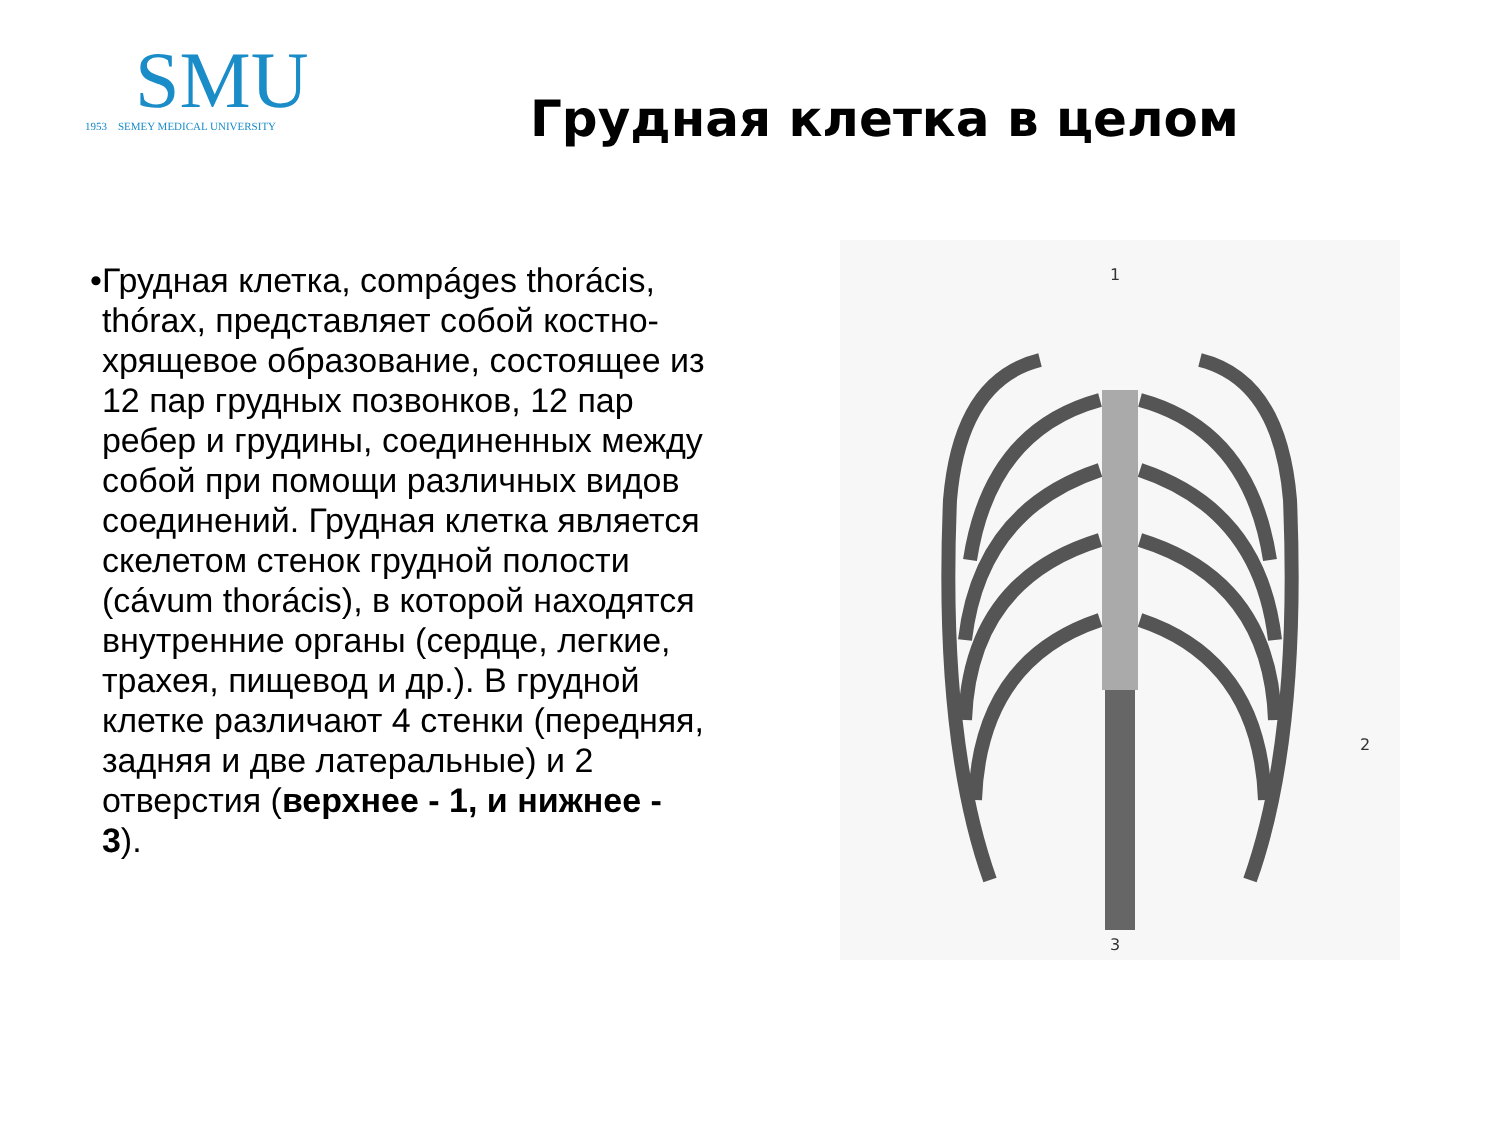SMU
1953 SEMEY MEDICAL UNIVERSITY
Грудная клетка в целом
• Грудная клетка, compáges thorácis, thórax, представляет собой костно-хрящевое образование, состоящее из 12 пар грудных позвонков, 12 пар ребер и грудины, соединенных между собой при помощи различных видов соединений. Грудная клетка является скелетом стенок грудной полости (cávum thorácis), в которой находятся внутренние органы (сердце, легкие, трахея, пищевод и др.). В грудной клетке различают 4 стенки (передняя, задняя и две латеральные) и 2 отверстия (верхнее - 1, и нижнее - 3).
1
2
3